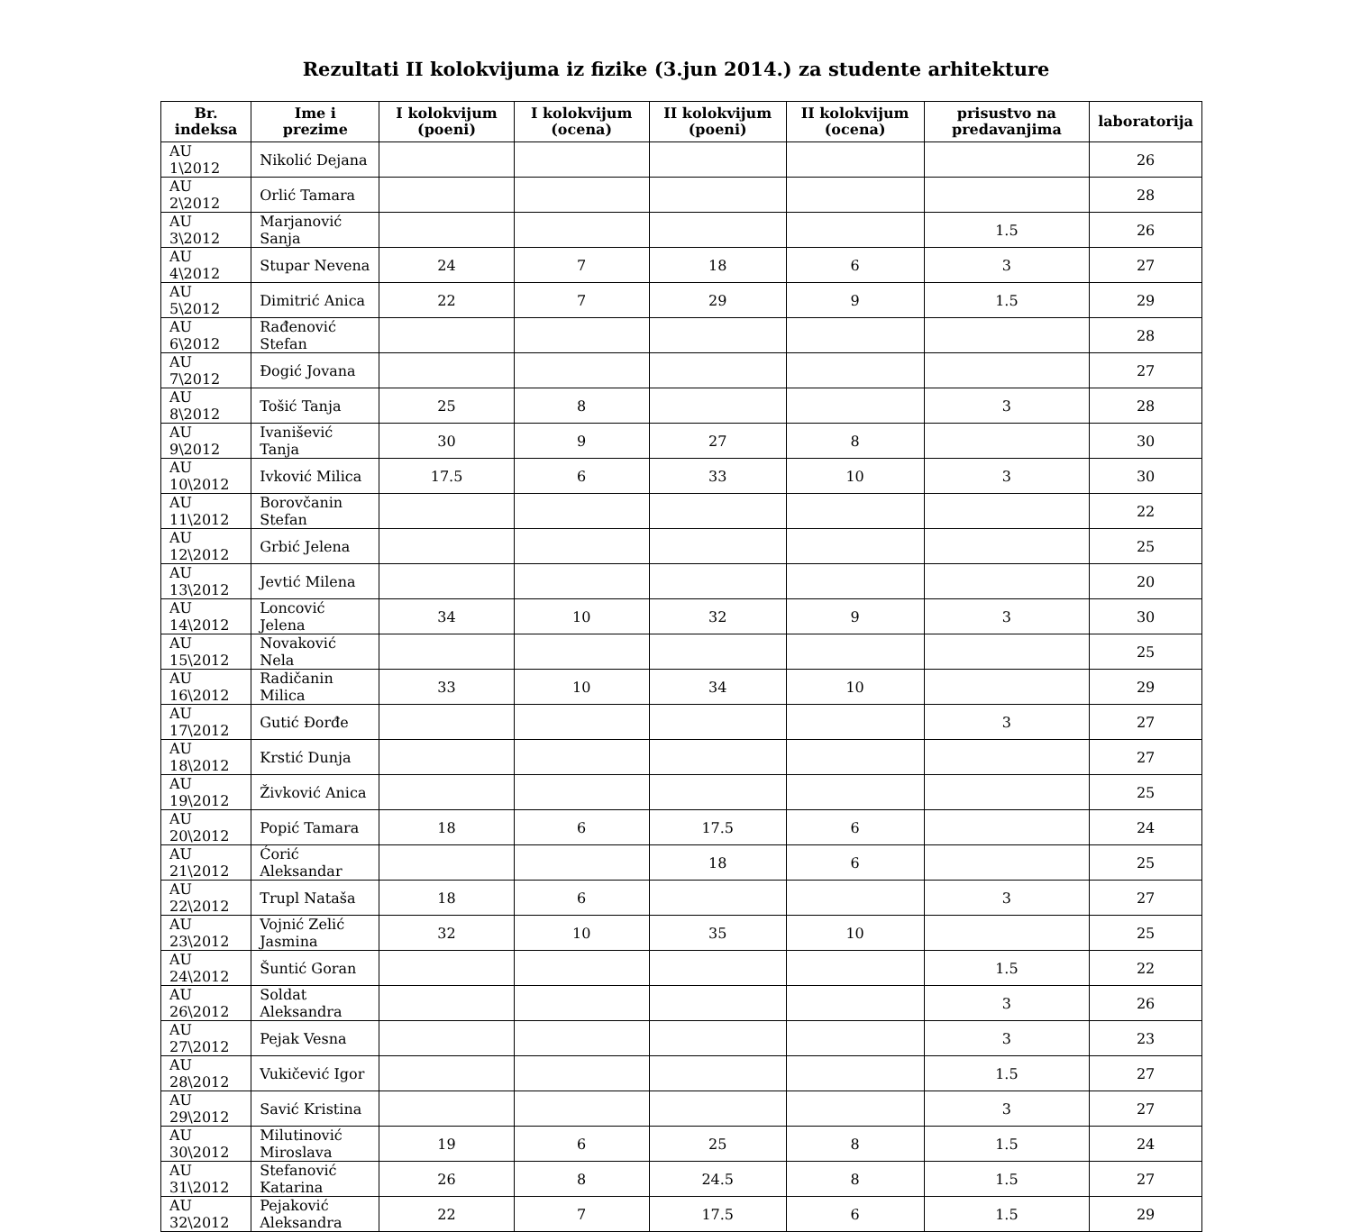Rezultati II kolokvijuma iz fizike (3.jun 2014.) za studente arhitekture
| Br. indeksa | Ime i prezime | I kolokvijum (poeni) | I kolokvijum (ocena) | II kolokvijum (poeni) | II kolokvijum (ocena) | prisustvo na predavanjima | laboratorija |
| --- | --- | --- | --- | --- | --- | --- | --- |
| AU 1\2012 | Nikolić Dejana | | | | | | 26 |
| AU 2\2012 | Orlić Tamara | | | | | | 28 |
| AU 3\2012 | Marjanović Sanja | | | | | 1.5 | 26 |
| AU 4\2012 | Stupar Nevena | 24 | 7 | 18 | 6 | 3 | 27 |
| AU 5\2012 | Dimitrić Anica | 22 | 7 | 29 | 9 | 1.5 | 29 |
| AU 6\2012 | Rađenović Stefan | | | | | | 28 |
| AU 7\2012 | Đogić Jovana | | | | | | 27 |
| AU 8\2012 | Tošić Tanja | 25 | 8 | | | 3 | 28 |
| AU 9\2012 | Ivanišević Tanja | 30 | 9 | 27 | 8 | | 30 |
| AU 10\2012 | Ivković Milica | 17.5 | 6 | 33 | 10 | 3 | 30 |
| AU 11\2012 | Borovčanin Stefan | | | | | | 22 |
| AU 12\2012 | Grbić Jelena | | | | | | 25 |
| AU 13\2012 | Jevtić Milena | | | | | | 20 |
| AU 14\2012 | Loncović Jelena | 34 | 10 | 32 | 9 | 3 | 30 |
| AU 15\2012 | Novaković Nela | | | | | | 25 |
| AU 16\2012 | Radičanin Milica | 33 | 10 | 34 | 10 | | 29 |
| AU 17\2012 | Gutić Đorđe | | | | | 3 | 27 |
| AU 18\2012 | Krstić Dunja | | | | | | 27 |
| AU 19\2012 | Živković Anica | | | | | | 25 |
| AU 20\2012 | Popić Tamara | 18 | 6 | 17.5 | 6 | | 24 |
| AU 21\2012 | Ćorić Aleksandar | | | 18 | 6 | | 25 |
| AU 22\2012 | Trupl Nataša | 18 | 6 | | | 3 | 27 |
| AU 23\2012 | Vojnić Zelić Jasmina | 32 | 10 | 35 | 10 | | 25 |
| AU 24\2012 | Šuntić Goran | | | | | 1.5 | 22 |
| AU 26\2012 | Soldat Aleksandra | | | | | 3 | 26 |
| AU 27\2012 | Pejak Vesna | | | | | 3 | 23 |
| AU 28\2012 | Vukičević Igor | | | | | 1.5 | 27 |
| AU 29\2012 | Savić Kristina | | | | | 3 | 27 |
| AU 30\2012 | Milutinović Miroslava | 19 | 6 | 25 | 8 | 1.5 | 24 |
| AU 31\2012 | Stefanović Katarina | 26 | 8 | 24.5 | 8 | 1.5 | 27 |
| AU 32\2012 | Pejaković Aleksandra | 22 | 7 | 17.5 | 6 | 1.5 | 29 |